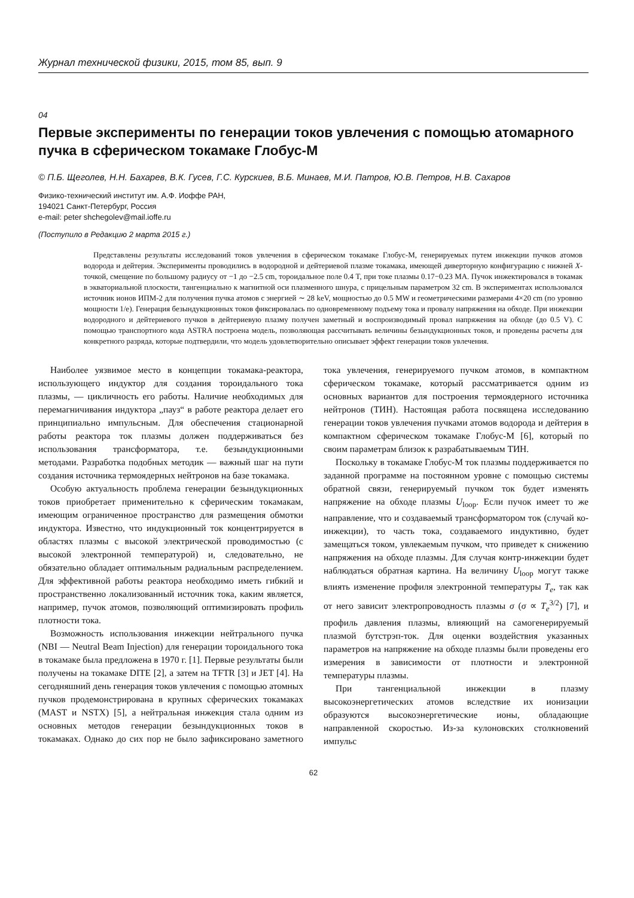Журнал технической физики, 2015, том 85, вып. 9
04
Первые эксперименты по генерации токов увлечения с помощью атомарного пучка в сферическом токамаке Глобус-М
© П.Б. Щеголев, Н.Н. Бахарев, В.К. Гусев, Г.С. Курскиев, В.Б. Минаев, М.И. Патров, Ю.В. Петров, Н.В. Сахаров
Физико-технический институт им. А.Ф. Иоффе РАН,
194021 Санкт-Петербург, Россия
e-mail: peter shchegolev@mail.ioffe.ru
(Поступило в Редакцию 2 марта 2015 г.)
Представлены результаты исследований токов увлечения в сферическом токамаке Глобус-М, генерируемых путем инжекции пучков атомов водорода и дейтерия. Эксперименты проводились в водородной и дейтериевой плазме токамака, имеющей диверторную конфигурацию с нижней X-точкой, смещение по большому радиусу от −1 до −2.5 cm, тороидальное поле 0.4 T, при токе плазмы 0.17−0.23 MA. Пучок инжектировался в токамак в экваториальной плоскости, тангенциально к магнитной оси плазменного шнура, с прицельным параметром 32 cm. В экспериментах использовался источник ионов ИПМ-2 для получения пучка атомов с энергией ∼ 28 keV, мощностью до 0.5 MW и геометрическими размерами 4×20 cm (по уровню мощности 1/e). Генерация безындукционных токов фиксировалась по одновременному подъему тока и провалу напряжения на обходе. При инжекции водородного и дейтериевого пучков в дейтериевую плазму получен заметный и воспроизводимый провал напряжения на обходе (до 0.5 V). С помощью транспортного кода ASTRA построена модель, позволяющая рассчитывать величины безындукционных токов, и проведены расчеты для конкретного разряда, которые подтвердили, что модель удовлетворительно описывает эффект генерации токов увлечения.
Наиболее уязвимое место в концепции токамака-реактора, использующего индуктор для создания тороидального тока плазмы, — цикличность его работы. Наличие необходимых для перемагничивания индуктора „пауз“ в работе реактора делает его принципиально импульсным. Для обеспечения стационарной работы реактора ток плазмы должен поддерживаться без использования трансформатора, т.е. безындукционными методами. Разработка подобных методик — важный шаг на пути создания источника термоядерных нейтронов на базе токамака.
Особую актуальность проблема генерации безындукционных токов приобретает применительно к сферическим токамакам, имеющим ограниченное пространство для размещения обмотки индуктора. Известно, что индукционный ток концентрируется в областях плазмы с высокой электрической проводимостью (с высокой электронной температурой) и, следовательно, не обязательно обладает оптимальным радиальным распределением. Для эффективной работы реактора необходимо иметь гибкий и пространственно локализованный источник тока, каким является, например, пучок атомов, позволяющий оптимизировать профиль плотности тока.
Возможность использования инжекции нейтрального пучка (NBI — Neutral Beam Injection) для генерации тороидального тока в токамаке была предложена в 1970 г. [1]. Первые результаты были получены на токамаке DITE [2], а затем на TFTR [3] и JET [4]. На сегодняшний день генерация токов увлечения с помощью атомных пучков продемонстрирована в крупных сферических токамаках (MAST и NSTX) [5], а нейтральная инжекция стала одним из основных методов генерации безындукционных токов в токамаках. Однако до сих пор не было зафиксировано заметного тока увлечения, генерируемого пучком атомов, в компактном сферическом токамаке, который рассматривается одним из основных вариантов для построения термоядерного источника нейтронов (ТИН). Настоящая работа посвящена исследованию генерации токов увлечения пучками атомов водорода и дейтерия в компактном сферическом токамаке Глобус-М [6], который по своим параметрам близок к разрабатываемым ТИН.
Поскольку в токамаке Глобус-М ток плазмы поддерживается по заданной программе на постоянном уровне с помощью системы обратной связи, генерируемый пучком ток будет изменять напряжение на обходе плазмы U<sub>loop</sub>. Если пучок имеет то же направление, что и создаваемый трансформатором ток (случай ко-инжекции), то часть тока, создаваемого индуктивно, будет замещаться током, увлекаемым пучком, что приведет к снижению напряжения на обходе плазмы. Для случая контр-инжекции будет наблюдаться обратная картина. На величину U<sub>loop</sub> могут также влиять изменение профиля электронной температуры T<sub>e</sub>, так как от него зависит электропроводность плазмы σ (σ ∝ T<sub>e</sub><sup>3/2</sup>) [7], и профиль давления плазмы, влияющий на самогенерируемый плазмой бутстрэп-ток. Для оценки воздействия указанных параметров на напряжение на обходе плазмы были проведены его измерения в зависимости от плотности и электронной температуры плазмы.
При тангенциальной инжекции в плазму высокоэнергетических атомов вследствие их ионизации образуются высокоэнергетические ионы, обладающие направленной скоростью. Из-за кулоновских столкновений импульс
62